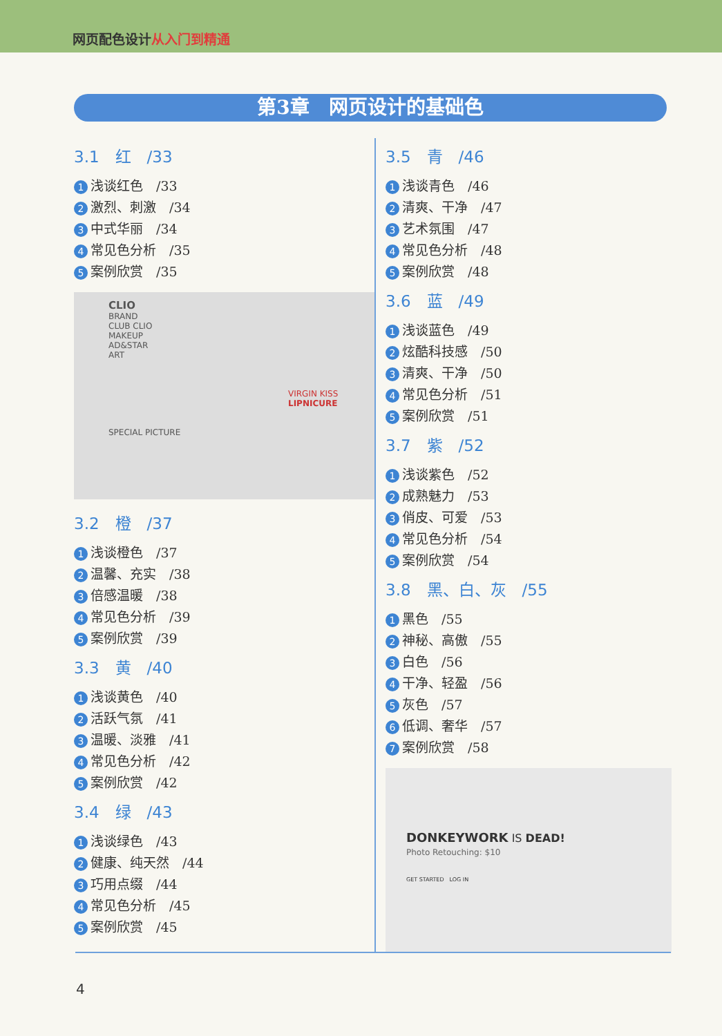网页配色设计从入门到精通
第3章　网页设计的基础色
3.1　红　/33
1 浅谈红色　/33
2 激烈、刺激　/34
3 中式华丽　/34
4 常见色分析　/35
5 案例欣赏　/35
CLIO
BRAND
CLUB CLIO
MAKEUP
AD&STAR
ART
VIRGIN KISS
LIPNICURE
SPECIAL PICTURE
3.2　橙　/37
1 浅谈橙色　/37
2 温馨、充实　/38
3 倍感温暖　/38
4 常见色分析　/39
5 案例欣赏　/39
3.3　黄　/40
1 浅谈黄色　/40
2 活跃气氛　/41
3 温暖、淡雅　/41
4 常见色分析　/42
5 案例欣赏　/42
3.4　绿　/43
1 浅谈绿色　/43
2 健康、纯天然　/44
3 巧用点缀　/44
4 常见色分析　/45
5 案例欣赏　/45
3.5　青　/46
1 浅谈青色　/46
2 清爽、干净　/47
3 艺术氛围　/47
4 常见色分析　/48
5 案例欣赏　/48
3.6　蓝　/49
1 浅谈蓝色　/49
2 炫酷科技感　/50
3 清爽、干净　/50
4 常见色分析　/51
5 案例欣赏　/51
3.7　紫　/52
1 浅谈紫色　/52
2 成熟魅力　/53
3 俏皮、可爱　/53
4 常见色分析　/54
5 案例欣赏　/54
3.8　黑、白、灰　/55
1 黑色　/55
2 神秘、高傲　/55
3 白色　/56
4 干净、轻盈　/56
5 灰色　/57
6 低调、奢华　/57
7 案例欣赏　/58
DONKEYWORK IS DEAD!
Photo Retouching: $10
GET STARTED　LOG IN
4